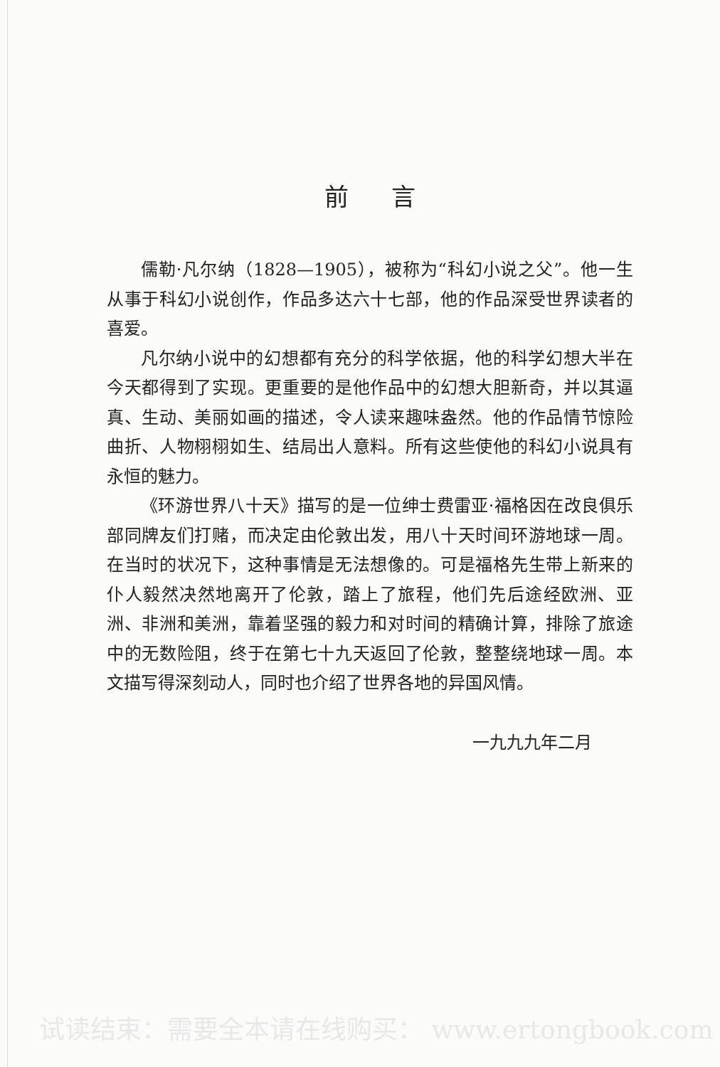前言
儒勒·凡尔纳（1828—1905），被称为“科幻小说之父”。他一生从事于科幻小说创作，作品多达六十七部，他的作品深受世界读者的喜爱。
凡尔纳小说中的幻想都有充分的科学依据，他的科学幻想大半在今天都得到了实现。更重要的是他作品中的幻想大胆新奇，并以其逼真、生动、美丽如画的描述，令人读来趣味盎然。他的作品情节惊险曲折、人物栩栩如生、结局出人意料。所有这些使他的科幻小说具有永恒的魅力。
《环游世界八十天》描写的是一位绅士费雷亚·福格因在改良俱乐部同牌友们打赌，而决定由伦敦出发，用八十天时间环游地球一周。在当时的状况下，这种事情是无法想像的。可是福格先生带上新来的仆人毅然决然地离开了伦敦，踏上了旅程，他们先后途经欧洲、亚洲、非洲和美洲，靠着坚强的毅力和对时间的精确计算，排除了旅途中的无数险阻，终于在第七十九天返回了伦敦，整整绕地球一周。本文描写得深刻动人，同时也介绍了世界各地的异国风情。
一九九九年二月
试读结束：需要全本请在线购买： www.ertongbook.com